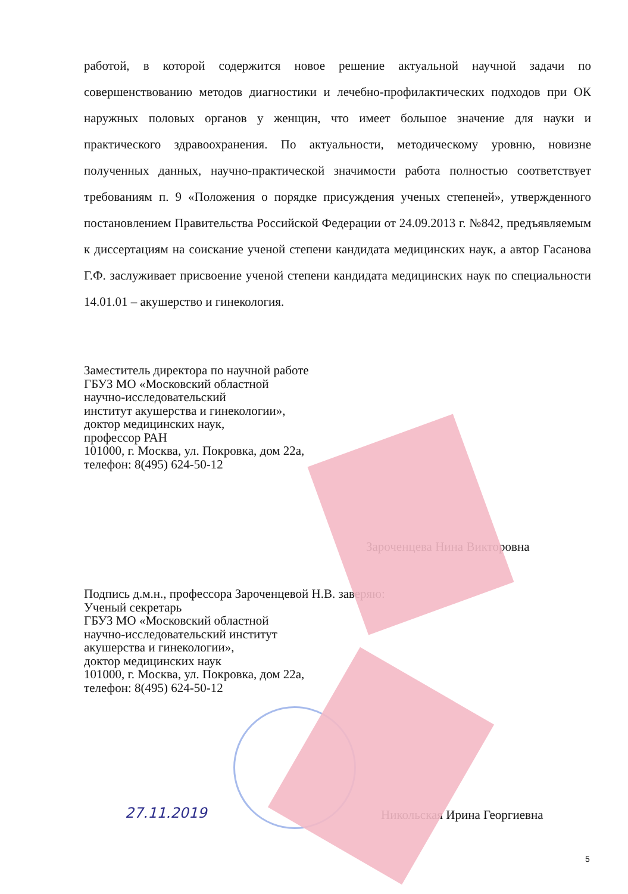работой, в которой содержится новое решение актуальной научной задачи по совершенствованию методов диагностики и лечебно-профилактических подходов при ОК наружных половых органов у женщин, что имеет большое значение для науки и практического здравоохранения. По актуальности, методическому уровню, новизне полученных данных, научно-практической значимости работа полностью соответствует требованиям п. 9 «Положения о порядке присуждения ученых степеней», утвержденного постановлением Правительства Российской Федерации от 24.09.2013 г. №842, предъявляемым к диссертациям на соискание ученой степени кандидата медицинских наук, а автор Гасанова Г.Ф. заслуживает присвоение ученой степени кандидата медицинских наук по специальности 14.01.01 – акушерство и гинекология.
Заместитель директора по научной работе
ГБУЗ МО «Московский областной
научно-исследовательский
институт акушерства и гинекологии»,
доктор медицинских наук,
профессор РАН
101000, г. Москва, ул. Покровка, дом 22а,
телефон: 8(495) 624-50-12
Зароченцева Нина Викторовна
Подпись д.м.н., профессора Зароченцевой Н.В. заверяю:
Ученый секретарь
ГБУЗ МО «Московский областной
научно-исследовательский институт
акушерства и гинекологии»,
доктор медицинских наук
101000, г. Москва, ул. Покровка, дом 22а,
телефон: 8(495) 624-50-12
Никольская Ирина Георгиевна
27.11.2019
5